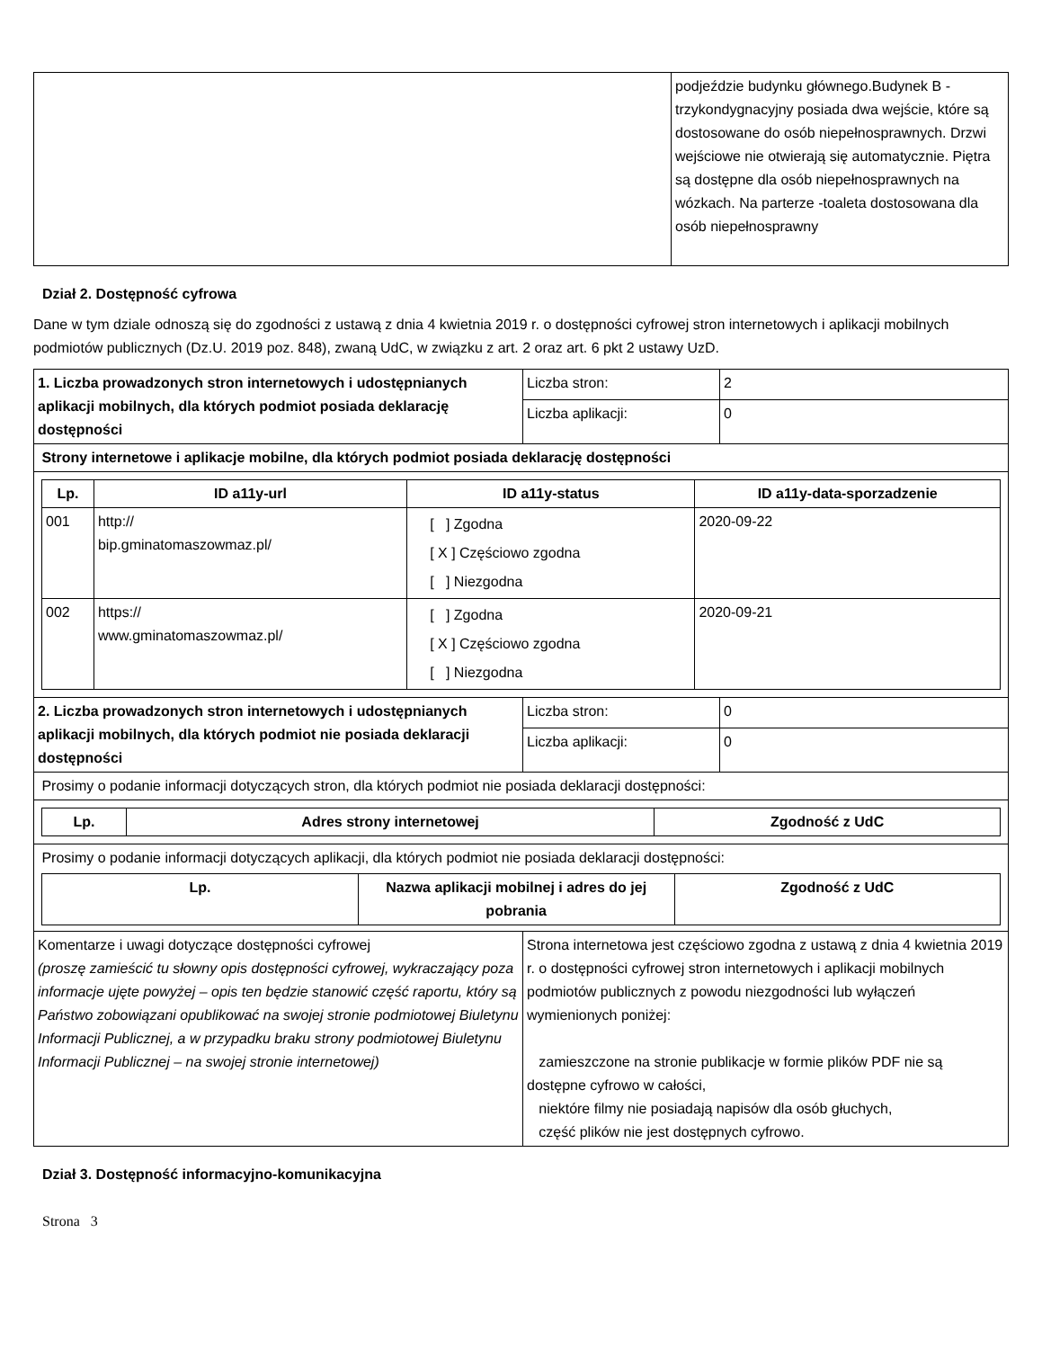| | podjeździe budynku głównego.Budynek B - trzykondygnacyjny posiada dwa wejście, które są dostosowane do osób niepełnosprawnych. Drzwi wejściowe nie otwierają się automatycznie. Piętra są dostępne dla osób niepełnosprawnych na wózkach. Na parterze -toaleta dostosowana dla osób niepełnosprawny |
Dział 2. Dostępność cyfrowa
Dane w tym dziale odnoszą się do zgodności z ustawą z dnia 4 kwietnia 2019 r. o dostępności cyfrowej stron internetowych i aplikacji mobilnych podmiotów publicznych (Dz.U. 2019 poz. 848), zwaną UdC, w związku z art. 2 oraz art. 6 pkt 2 ustawy UzD.
| 1. Liczba prowadzonych stron internetowych i udostępnianych aplikacji mobilnych, dla których podmiot posiada deklarację dostępności | Liczba stron: | 2 |
| | Liczba aplikacji: | 0 |
| Strony internetowe i aplikacje mobilne, dla których podmiot posiada deklarację dostępności | | |
| / Lp. / ID a11y-url / ID a11y-status / ID a11y-data-sporzadzenie / / --- / --- / --- / --- / / 001 / http:// bip.gminatomaszowmaz.pl/ / [ ] Zgodna [ X ] Częściowo zgodna [ ] Niezgodna / 2020-09-22 / / 002 / https:// www.gminatomaszowmaz.pl/ / [ ] Zgodna [ X ] Częściowo zgodna [ ] Niezgodna / 2020-09-21 / | | |
| 2. Liczba prowadzonych stron internetowych i udostępnianych aplikacji mobilnych, dla których podmiot nie posiada deklaracji dostępności | Liczba stron: | 0 |
| | Liczba aplikacji: | 0 |
| Prosimy o podanie informacji dotyczących stron, dla których podmiot nie posiada deklaracji dostępności: | | |
| / Lp. / Adres strony internetowej / Zgodność z UdC / / --- / --- / --- / | | |
| Prosimy o podanie informacji dotyczących aplikacji, dla których podmiot nie posiada deklaracji dostępności: / Lp. / Nazwa aplikacji mobilnej i adres do jej pobrania / Zgodność z UdC / / --- / --- / --- / | | |
| Komentarze i uwagi dotyczące dostępności cyfrowej (proszę zamieścić tu słowny opis dostępności cyfrowej, wykraczający poza informacje ujęte powyżej – opis ten będzie stanowić część raportu, który są Państwo zobowiązani opublikować na swojej stronie podmiotowej Biuletynu Informacji Publicznej, a w przypadku braku strony podmiotowej Biuletynu Informacji Publicznej – na swojej stronie internetowej) | Strona internetowa jest częściowo zgodna z ustawą z dnia 4 kwietnia 2019 r. o dostępności cyfrowej stron internetowych i aplikacji mobilnych podmiotów publicznych z powodu niezgodności lub wyłączeń wymienionych poniżej: zamieszczone na stronie publikacje w formie plików PDF nie są dostępne cyfrowo w całości, niektóre filmy nie posiadają napisów dla osób głuchych, część plików nie jest dostępnych cyfrowo. | |
Dział 3. Dostępność informacyjno-komunikacyjna
Strona 3